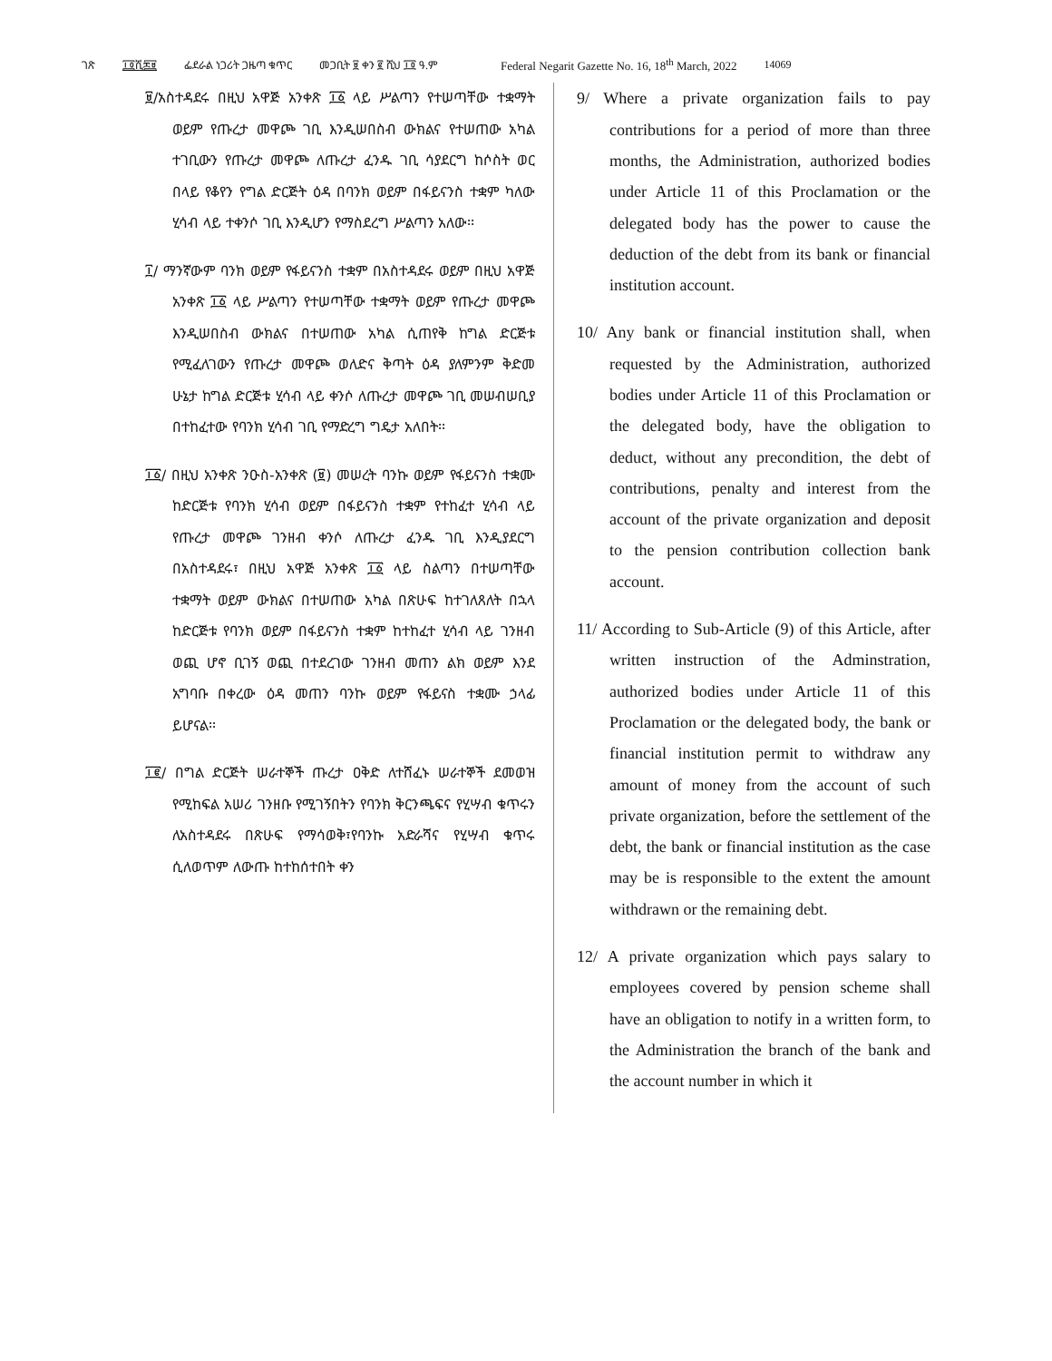ገጽ ፲፬ሺ፷፱ ፌደራል ነጋሪት ጋዜጣ ቁጥር መጋቢት ፱ ቀን ፪ ሺህ ፲፬ ዓ.ም Federal Negarit Gazette No. 16, 18<sup>th</sup> March, 2022 14069
፱/አስተዳደሩ በዚህ አዋጅ አንቀጽ ፲፩ ላይ ሥልጣን የተሠጣቸው ተቋማት ወይም የጡረታ መዋጮ ገቢ እንዲሠበስብ ውክልና የተሠጠው አካል ተገቢውን የጡረታ መዋጮ ለጡረታ ፈንዱ ገቢ ሳያደርግ ከሶስት ወር በላይ የቆየን የግል ድርጅት ዕዳ በባንክ ወይም በፋይናንስ ተቋም ካለው ሂሳብ ላይ ተቀንሶ ገቢ እንዲሆን የማስደረግ ሥልጣን አለው፡፡
፲/ ማንኛውም ባንክ ወይም የፋይናንስ ተቋም በአስተዳደሩ ወይም በዚህ አዋጅ አንቀጽ ፲፩ ላይ ሥልጣን የተሠጣቸው ተቋማት ወይም የጡረታ መዋጮ እንዲሠበስብ ውክልና በተሠጠው አካል ሲጠየቅ ከግል ድርጅቱ የሚፈለገውን የጡረታ መዋጮ ወለድና ቅጣት ዕዳ ያለምንም ቅድመ ሁኔታ ከግል ድርጅቱ ሂሳብ ላይ ቀንሶ ለጡረታ መዋጮ ገቢ መሠብሠቢያ በተከፈተው የባንክ ሂሳብ ገቢ የማድረግ ግዴታ አለበት፡፡
፲፩/ በዚህ አንቀጽ ንዑስ-አንቀጽ (፱) መሠረት ባንኩ ወይም የፋይናንስ ተቋሙ ከድርጅቱ የባንክ ሂሳብ ወይም በፋይናንስ ተቋም የተከፈተ ሂሳብ ላይ የጡረታ መዋጮ ገንዘብ ቀንሶ ለጡረታ ፈንዱ ገቢ እንዲያደርግ በአስተዳደሩ፣ በዚህ አዋጅ አንቀጽ ፲፩ ላይ ስልጣን በተሠጣቸው ተቋማት ወይም ውክልና በተሠጠው አካል በጽሁፍ ከተገለጸለት በኋላ ከድርጅቱ የባንክ ወይም በፋይናንስ ተቋም ከተከፈተ ሂሳብ ላይ ገንዘብ ወጪ ሆኖ ቢገኝ ወጪ በተደረገው ገንዘብ መጠን ልክ ወይም እንደ አግባቡ በቀረው ዕዳ መጠን ባንኩ ወይም የፋይናስ ተቋሙ ኃላፊ ይሆናል፡፡
፲፪/ በግል ድርጅት ሠራተኞች ጡረታ ዐቅድ ለተሸፈኑ ሠራተኞች ደመወዝ የሚከፍል አሠሪ ገንዘቡ የሚገኝበትን የባንክ ቅርንጫፍና የሂሣብ ቁጥሩን ለአስተዳደሩ በጽሁፍ የማሳወቅ፣የባንኩ አድራሻና የሂሣብ ቁጥሩ ሲለወጥም ለውጡ ከተከሰተበት ቀን
9/ Where a private organization fails to pay contributions for a period of more than three months, the Administration, authorized bodies under Article 11 of this Proclamation or the delegated body has the power to cause the deduction of the debt from its bank or financial institution account.
10/ Any bank or financial institution shall, when requested by the Administration, authorized bodies under Article 11 of this Proclamation or the delegated body, have the obligation to deduct, without any precondition, the debt of contributions, penalty and interest from the account of the private organization and deposit to the pension contribution collection bank account.
11/ According to Sub-Article (9) of this Article, after written instruction of the Adminstration, authorized bodies under Article 11 of this Proclamation or the delegated body, the bank or financial institution permit to withdraw any amount of money from the account of such private organization, before the settlement of the debt, the bank or financial institution as the case may be is responsible to the extent the amount withdrawn or the remaining debt.
12/ A private organization which pays salary to employees covered by pension scheme shall have an obligation to notify in a written form, to the Administration the branch of the bank and the account number in which it